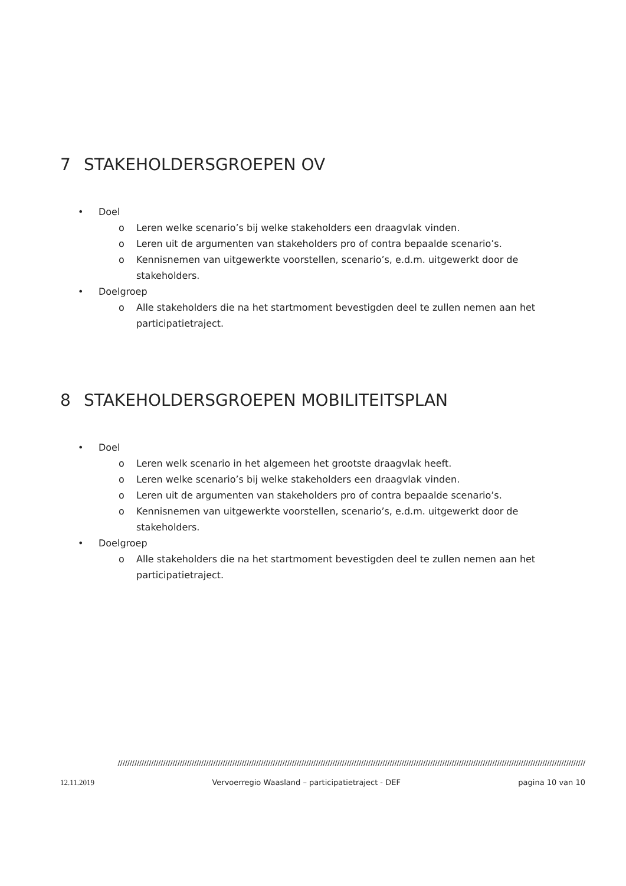7 STAKEHOLDERSGROEPEN OV
• Doel
o Leren welke scenario’s bij welke stakeholders een draagvlak vinden.
o Leren uit de argumenten van stakeholders pro of contra bepaalde scenario’s.
o Kennisnemen van uitgewerkte voorstellen, scenario’s, e.d.m. uitgewerkt door de stakeholders.
• Doelgroep
o Alle stakeholders die na het startmoment bevestigden deel te zullen nemen aan het participatietraject.
8 STAKEHOLDERSGROEPEN MOBILITEITSPLAN
• Doel
o Leren welk scenario in het algemeen het grootste draagvlak heeft.
o Leren welke scenario’s bij welke stakeholders een draagvlak vinden.
o Leren uit de argumenten van stakeholders pro of contra bepaalde scenario’s.
o Kennisnemen van uitgewerkte voorstellen, scenario’s, e.d.m. uitgewerkt door de stakeholders.
• Doelgroep
o Alle stakeholders die na het startmoment bevestigden deel te zullen nemen aan het participatietraject.
////////////////////////////////////////////////////////////////////////////////////////////////////////////////////////////////////////////////////////////////////////////////////////////////////
12.11.2019 Vervoerregio Waasland – participatietraject - DEF pagina 10 van 10